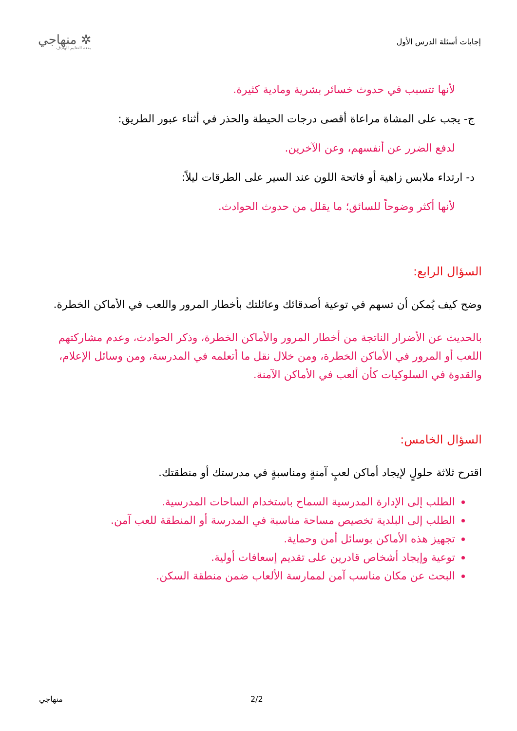إجابات أسئلة الدرس الأول
✲ منهاجي
متعة التعليم الهادف
لأنها تتسبب في حدوث خسائر بشرية ومادية كثيرة.
ج- يجب على المشاة مراعاة أقصى درجات الحيطة والحذر في أثناء عبور الطريق:
لدفع الضرر عن أنفسهم، وعن الآخرين.
د- ارتداء ملابس زاهية أو فاتحة اللون عند السير على الطرقات ليلاً:
لأنها أكثر وضوحاً للسائق؛ ما يقلل من حدوث الحوادث.
السؤال الرابع:
وضح كيف يُمكن أن تسهم في توعية أصدقائك وعائلتك بأخطار المرور واللعب في الأماكن الخطرة.
بالحديث عن الأضرار الناتجة من أخطار المرور والأماكن الخطرة، وذكر الحوادث، وعدم مشاركتهم اللعب أو المرور في الأماكن الخطرة، ومن خلال نقل ما أتعلمه في المدرسة، ومن وسائل الإعلام، والقدوة في السلوكيات كأن ألعب في الأماكن الآمنة.
السؤال الخامس:
اقترح ثلاثة حلولٍ لإيجاد أماكن لعبٍ آمنةٍ ومناسبةٍ في مدرستك أو منطقتك.
الطلب إلى الإدارة المدرسية السماح باستخدام الساحات المدرسية.
الطلب إلى البلدية تخصيص مساحة مناسبة في المدرسة أو المنطقة للعب آمن.
تجهيز هذه الأماكن بوسائل أمن وحماية.
توعية وإيجاد أشخاص قادرين على تقديم إسعافات أولية.
البحث عن مكان مناسب آمن لممارسة الألعاب ضمن منطقة السكن.
منهاجي 2/2